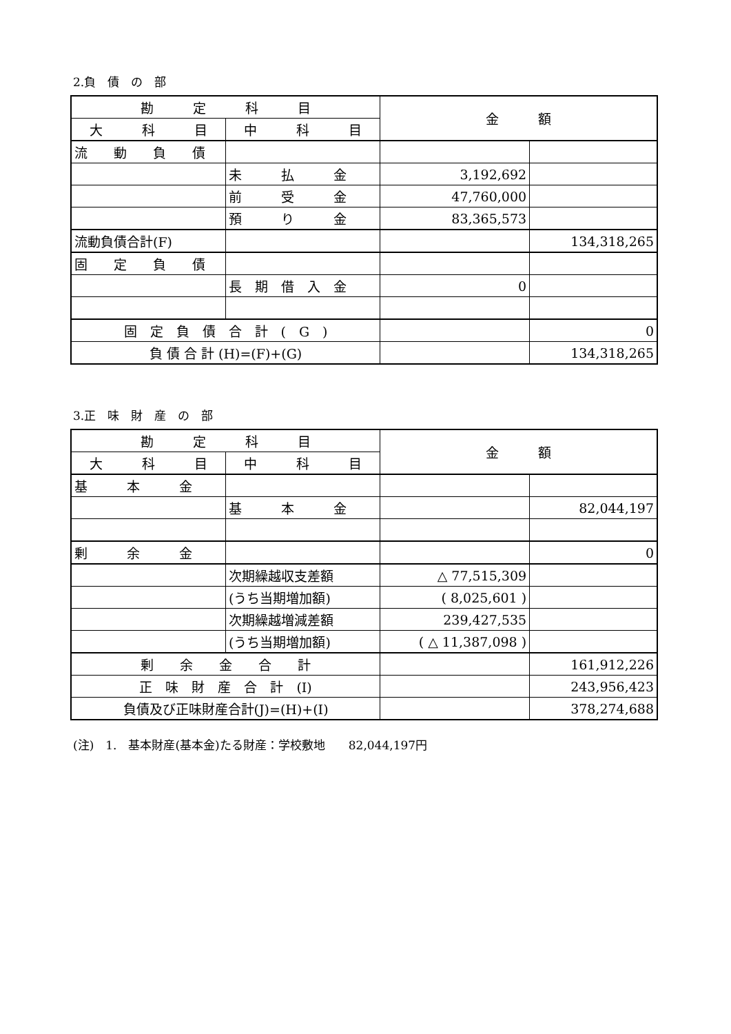2.負　債　の　部
| 勘 定 科 目 | | 金 額 | |
| --- | --- | --- | --- |
| 大 科 目 | 中 科 目 | | |
| 流 動 負 債 | | | |
| | 未 払 金 | 3,192,692 | |
| | 前 受 金 | 47,760,000 | |
| | 預 り 金 | 83,365,573 | |
| 流動負債合計(F) | | | 134,318,265 |
| 固 定 負 債 | | | |
| | 長 期 借 入 金 | 0 | |
| 固 定 負 債 合 計 ( G ) | | | 0 |
| 負 債 合 計 (H)=(F)+(G) | | | 134,318,265 |
3.正　味　財　産　の　部
| 勘 定 科 目 | | 金 額 | |
| --- | --- | --- | --- |
| 大 科 目 | 中 科 目 | | |
| 基 本 金 | | | |
| | 基 本 金 | | 82,044,197 |
| 剰 余 金 | | | 0 |
| | 次期繰越収支差額 | △ 77,515,309 | |
| | (うち当期増加額) | ( 8,025,601 ) | |
| | 次期繰越増減差額 | 239,427,535 | |
| | (うち当期増加額) | ( △ 11,387,098 ) | |
| 剰 余 金 合 計 | | | 161,912,226 |
| 正 味 財 産 合 計 (I) | | | 243,956,423 |
| 負債及び正味財産合計(J)=(H)+(I) | | | 378,274,688 |
(注)　1.　基本財産(基本金)たる財産：学校敷地　　82,044,197円